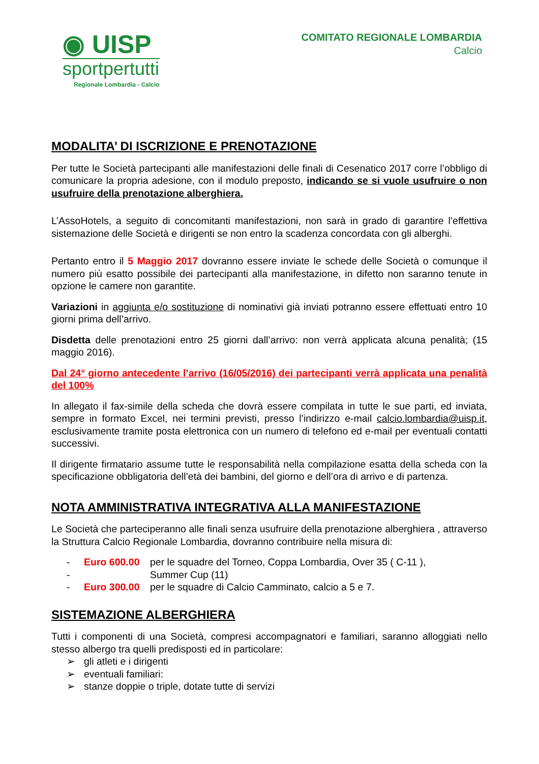◉ UISP
sportpertutti
Regionale Lombardia - Calcio
COMITATO REGIONALE LOMBARDIA
Calcio
MODALITA’ DI ISCRIZIONE E PRENOTAZIONE
Per tutte le Società partecipanti alle manifestazioni delle finali di Cesenatico 2017 corre l’obbligo di comunicare la propria adesione, con il modulo preposto, indicando se si vuole usufruire o non usufruire della prenotazione alberghiera.
L’AssoHotels, a seguito di concomitanti manifestazioni, non sarà in grado di garantire l’effettiva sistemazione delle Società e dirigenti se non entro la scadenza concordata con gli alberghi.
Pertanto entro il 5 Maggio 2017 dovranno essere inviate le schede delle Società o comunque il numero più esatto possibile dei partecipanti alla manifestazione, in difetto non saranno tenute in opzione le camere non garantite.
Variazioni in aggiunta e/o sostituzione di nominativi già inviati potranno essere effettuati entro 10 giorni prima dell’arrivo.
Disdetta delle prenotazioni entro 25 giorni dall’arrivo: non verrà applicata alcuna penalità; (15 maggio 2016).
Dal 24° giorno antecedente l’arrivo (16/05/2016) dei partecipanti verrà applicata una penalità del 100%
In allegato il fax-simile della scheda che dovrà essere compilata in tutte le sue parti, ed inviata, sempre in formato Excel, nei termini previsti, presso l’indirizzo e-mail calcio.lombardia@uisp.it, esclusivamente tramite posta elettronica con un numero di telefono ed e-mail per eventuali contatti successivi.
Il dirigente firmatario assume tutte le responsabilità nella compilazione esatta della scheda con la specificazione obbligatoria dell’età dei bambini, del giorno e dell’ora di arrivo e di partenza.
NOTA AMMINISTRATIVA INTEGRATIVA ALLA MANIFESTAZIONE
Le Società che parteciperanno alle finali senza usufruire della prenotazione alberghiera , attraverso la Struttura Calcio Regionale Lombardia, dovranno contribuire nella misura di:
- Euro 600.00 per le squadre del Torneo, Coppa Lombardia, Over 35 ( C-11 ),
- Summer Cup (11)
- Euro 300.00 per le squadre di Calcio Camminato, calcio a 5 e 7.
SISTEMAZIONE ALBERGHIERA
Tutti i componenti di una Società, compresi accompagnatori e familiari, saranno alloggiati nello stesso albergo tra quelli predisposti ed in particolare:
➢ gli atleti e i dirigenti
➢ eventuali familiari:
➢ stanze doppie o triple, dotate tutte di servizi